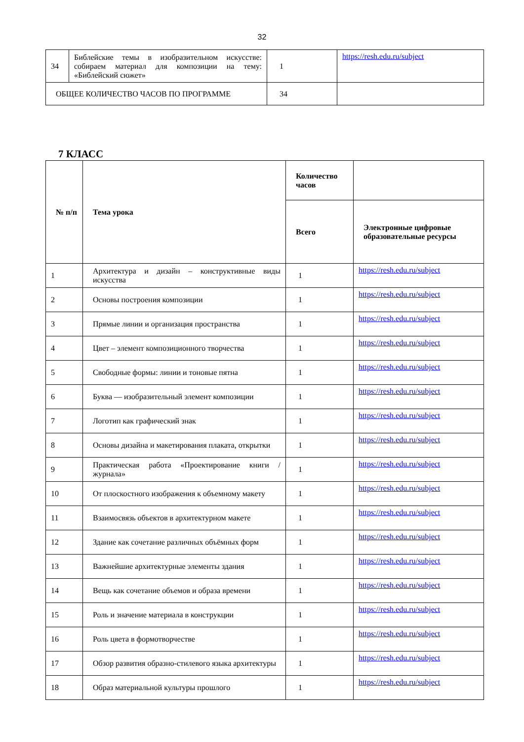32
| 34 | Библейские темы в изобразительном искусстве: собираем материал для композиции на тему: «Библейский сюжет» | 1 | https://resh.edu.ru/subject |
| ОБЩЕЕ КОЛИЧЕСТВО ЧАСОВ ПО ПРОГРАММЕ | | 34 | |
7 КЛАСС
| № п/п | Тема урока | Количество часов | |
| --- | --- | --- | --- |
| | | Всего | Электронные цифровые образовательные ресурсы |
| 1 | Архитектура и дизайн – конструктивные виды искусства | 1 | https://resh.edu.ru/subject |
| 2 | Основы построения композиции | 1 | https://resh.edu.ru/subject |
| 3 | Прямые линии и организация пространства | 1 | https://resh.edu.ru/subject |
| 4 | Цвет – элемент композиционного творчества | 1 | https://resh.edu.ru/subject |
| 5 | Свободные формы: линии и тоновые пятна | 1 | https://resh.edu.ru/subject |
| 6 | Буква — изобразительный элемент композиции | 1 | https://resh.edu.ru/subject |
| 7 | Логотип как графический знак | 1 | https://resh.edu.ru/subject |
| 8 | Основы дизайна и макетирования плаката, открытки | 1 | https://resh.edu.ru/subject |
| 9 | Практическая работа «Проектирование книги /журнала» | 1 | https://resh.edu.ru/subject |
| 10 | От плоскостного изображения к объемному макету | 1 | https://resh.edu.ru/subject |
| 11 | Взаимосвязь объектов в архитектурном макете | 1 | https://resh.edu.ru/subject |
| 12 | Здание как сочетание различных объёмных форм | 1 | https://resh.edu.ru/subject |
| 13 | Важнейшие архитектурные элементы здания | 1 | https://resh.edu.ru/subject |
| 14 | Вещь как сочетание объемов и образа времени | 1 | https://resh.edu.ru/subject |
| 15 | Роль и значение материала в конструкции | 1 | https://resh.edu.ru/subject |
| 16 | Роль цвета в формотворчестве | 1 | https://resh.edu.ru/subject |
| 17 | Обзор развития образно-стилевого языка архитектуры | 1 | https://resh.edu.ru/subject |
| 18 | Образ материальной культуры прошлого | 1 | https://resh.edu.ru/subject |